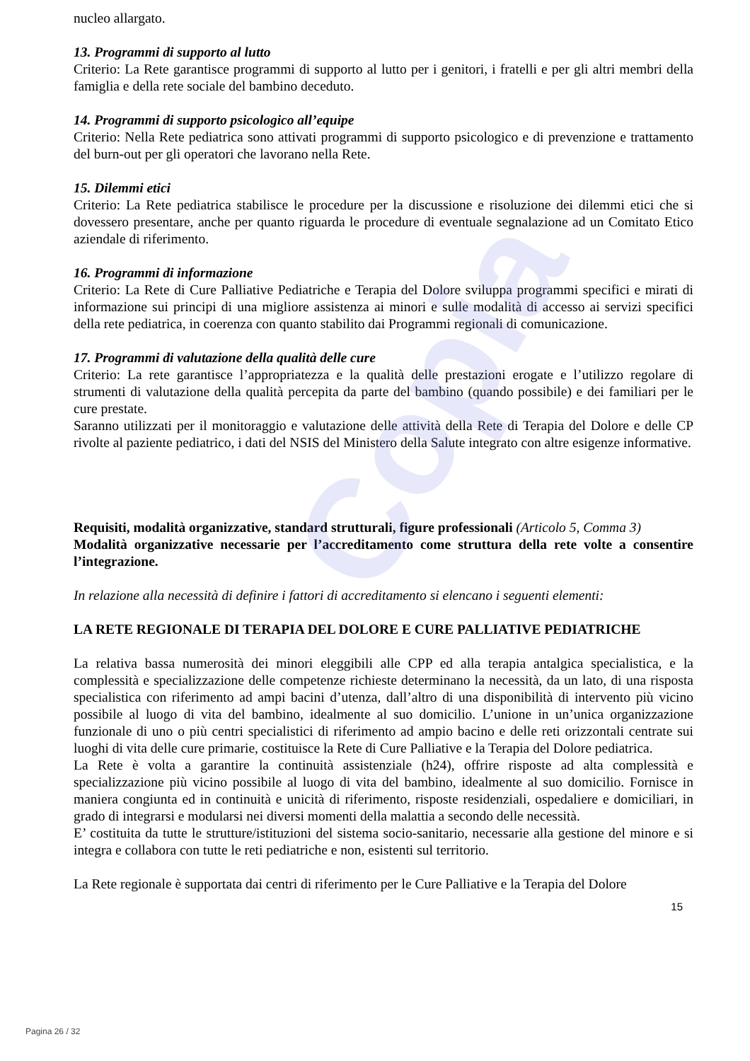Copia
nucleo allargato.
13. Programmi di supporto al lutto
Criterio: La Rete garantisce programmi di supporto al lutto per i genitori, i fratelli e per gli altri membri della famiglia e della rete sociale del bambino deceduto.
14. Programmi di supporto psicologico all’equipe
Criterio: Nella Rete pediatrica sono attivati programmi di supporto psicologico e di prevenzione e trattamento del burn-out per gli operatori che lavorano nella Rete.
15. Dilemmi etici
Criterio: La Rete pediatrica stabilisce le procedure per la discussione e risoluzione dei dilemmi etici che si dovessero presentare, anche per quanto riguarda le procedure di eventuale segnalazione ad un Comitato Etico aziendale di riferimento.
16. Programmi di informazione
Criterio: La Rete di Cure Palliative Pediatriche e Terapia del Dolore sviluppa programmi specifici e mirati di informazione sui principi di una migliore assistenza ai minori e sulle modalità di accesso ai servizi specifici della rete pediatrica, in coerenza con quanto stabilito dai Programmi regionali di comunicazione.
17. Programmi di valutazione della qualità delle cure
Criterio: La rete garantisce l’appropriatezza e la qualità delle prestazioni erogate e l’utilizzo regolare di strumenti di valutazione della qualità percepita da parte del bambino (quando possibile) e dei familiari per le cure prestate.
Saranno utilizzati per il monitoraggio e valutazione delle attività della Rete di Terapia del Dolore e delle CP rivolte al paziente pediatrico, i dati del NSIS del Ministero della Salute integrato con altre esigenze informative.
Requisiti, modalità organizzative, standard strutturali, figure professionali (Articolo 5, Comma 3)
Modalità organizzative necessarie per l’accreditamento come struttura della rete volte a consentire l’integrazione.
In relazione alla necessità di definire i fattori di accreditamento si elencano i seguenti elementi:
LA RETE REGIONALE DI TERAPIA DEL DOLORE E CURE PALLIATIVE PEDIATRICHE
La relativa bassa numerosità dei minori eleggibili alle CPP ed alla terapia antalgica specialistica, e la complessità e specializzazione delle competenze richieste determinano la necessità, da un lato, di una risposta specialistica con riferimento ad ampi bacini d’utenza, dall’altro di una disponibilità di intervento più vicino possibile al luogo di vita del bambino, idealmente al suo domicilio. L’unione in un’unica organizzazione funzionale di uno o più centri specialistici di riferimento ad ampio bacino e delle reti orizzontali centrate sui luoghi di vita delle cure primarie, costituisce la Rete di Cure Palliative e la Terapia del Dolore pediatrica.
La Rete è volta a garantire la continuità assistenziale (h24), offrire risposte ad alta complessità e specializzazione più vicino possibile al luogo di vita del bambino, idealmente al suo domicilio. Fornisce in maniera congiunta ed in continuità e unicità di riferimento, risposte residenziali, ospedaliere e domiciliari, in grado di integrarsi e modularsi nei diversi momenti della malattia a secondo delle necessità.
E’ costituita da tutte le strutture/istituzioni del sistema socio-sanitario, necessarie alla gestione del minore e si integra e collabora con tutte le reti pediatriche e non, esistenti sul territorio.
La Rete regionale è supportata dai centri di riferimento per le Cure Palliative e la Terapia del Dolore
15
Pagina 26 / 32